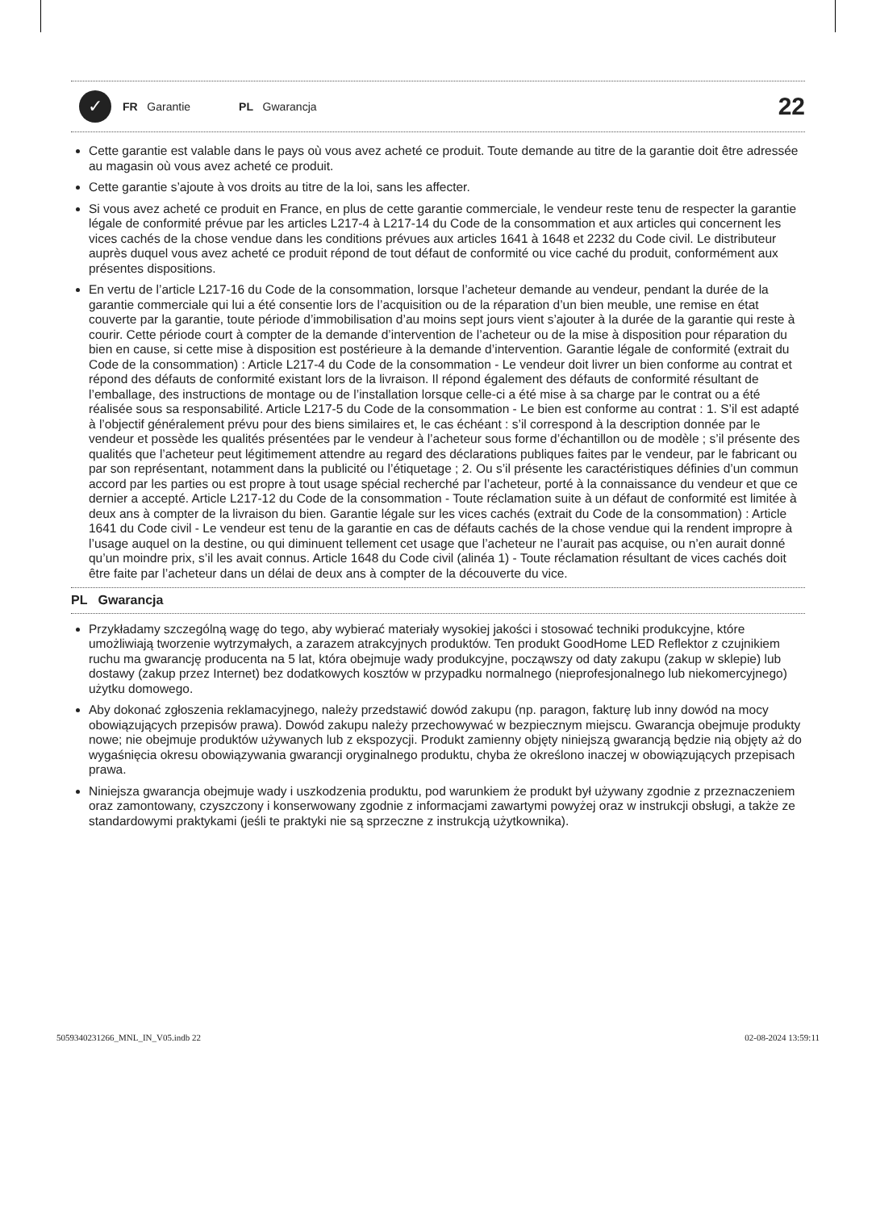✓
FR Garantie PL Gwarancja
22
Cette garantie est valable dans le pays où vous avez acheté ce produit. Toute demande au titre de la garantie doit être adressée au magasin où vous avez acheté ce produit.
Cette garantie s’ajoute à vos droits au titre de la loi, sans les affecter.
Si vous avez acheté ce produit en France, en plus de cette garantie commerciale, le vendeur reste tenu de respecter la garantie légale de conformité prévue par les articles L217-4 à L217-14 du Code de la consommation et aux articles qui concernent les vices cachés de la chose vendue dans les conditions prévues aux articles 1641 à 1648 et 2232 du Code civil. Le distributeur auprès duquel vous avez acheté ce produit répond de tout défaut de conformité ou vice caché du produit, conformément aux présentes dispositions.
En vertu de l’article L217-16 du Code de la consommation, lorsque l’acheteur demande au vendeur, pendant la durée de la garantie commerciale qui lui a été consentie lors de l’acquisition ou de la réparation d’un bien meuble, une remise en état couverte par la garantie, toute période d’immobilisation d’au moins sept jours vient s’ajouter à la durée de la garantie qui reste à courir. Cette période court à compter de la demande d’intervention de l’acheteur ou de la mise à disposition pour réparation du bien en cause, si cette mise à disposition est postérieure à la demande d’intervention. Garantie légale de conformité (extrait du Code de la consommation) : Article L217-4 du Code de la consommation - Le vendeur doit livrer un bien conforme au contrat et répond des défauts de conformité existant lors de la livraison. Il répond également des défauts de conformité résultant de l’emballage, des instructions de montage ou de l’installation lorsque celle-ci a été mise à sa charge par le contrat ou a été réalisée sous sa responsabilité. Article L217-5 du Code de la consommation - Le bien est conforme au contrat : 1. S’il est adapté à l’objectif généralement prévu pour des biens similaires et, le cas échéant : s’il correspond à la description donnée par le vendeur et possède les qualités présentées par le vendeur à l’acheteur sous forme d’échantillon ou de modèle ; s’il présente des qualités que l’acheteur peut légitimement attendre au regard des déclarations publiques faites par le vendeur, par le fabricant ou par son représentant, notamment dans la publicité ou l’étiquetage ; 2. Ou s’il présente les caractéristiques définies d’un commun accord par les parties ou est propre à tout usage spécial recherché par l’acheteur, porté à la connaissance du vendeur et que ce dernier a accepté. Article L217-12 du Code de la consommation - Toute réclamation suite à un défaut de conformité est limitée à deux ans à compter de la livraison du bien. Garantie légale sur les vices cachés (extrait du Code de la consommation) : Article 1641 du Code civil - Le vendeur est tenu de la garantie en cas de défauts cachés de la chose vendue qui la rendent impropre à l’usage auquel on la destine, ou qui diminuent tellement cet usage que l’acheteur ne l’aurait pas acquise, ou n’en aurait donné qu’un moindre prix, s’il les avait connus. Article 1648 du Code civil (alinéa 1) - Toute réclamation résultant de vices cachés doit être faite par l’acheteur dans un délai de deux ans à compter de la découverte du vice.
PL Gwarancja
Przykładamy szczególną wagę do tego, aby wybierać materiały wysokiej jakości i stosować techniki produkcyjne, które umożliwiają tworzenie wytrzymałych, a zarazem atrakcyjnych produktów. Ten produkt GoodHome LED Reflektor z czujnikiem ruchu ma gwarancję producenta na 5 lat, która obejmuje wady produkcyjne, począwszy od daty zakupu (zakup w sklepie) lub dostawy (zakup przez Internet) bez dodatkowych kosztów w przypadku normalnego (nieprofesjonalnego lub niekomercyjnego) użytku domowego.
Aby dokonać zgłoszenia reklamacyjnego, należy przedstawić dowód zakupu (np. paragon, fakturę lub inny dowód na mocy obowiązujących przepisów prawa). Dowód zakupu należy przechowywać w bezpiecznym miejscu. Gwarancja obejmuje produkty nowe; nie obejmuje produktów używanych lub z ekspozycji. Produkt zamienny objęty niniejszą gwarancją będzie nią objęty aż do wygaśnięcia okresu obowiązywania gwarancji oryginalnego produktu, chyba że określono inaczej w obowiązujących przepisach prawa.
Niniejsza gwarancja obejmuje wady i uszkodzenia produktu, pod warunkiem że produkt był używany zgodnie z przeznaczeniem oraz zamontowany, czyszczony i konserwowany zgodnie z informacjami zawartymi powyżej oraz w instrukcji obsługi, a także ze standardowymi praktykami (jeśli te praktyki nie są sprzeczne z instrukcją użytkownika).
5059340231266_MNL_IN_V05.indb 22 02-08-2024 13:59:11